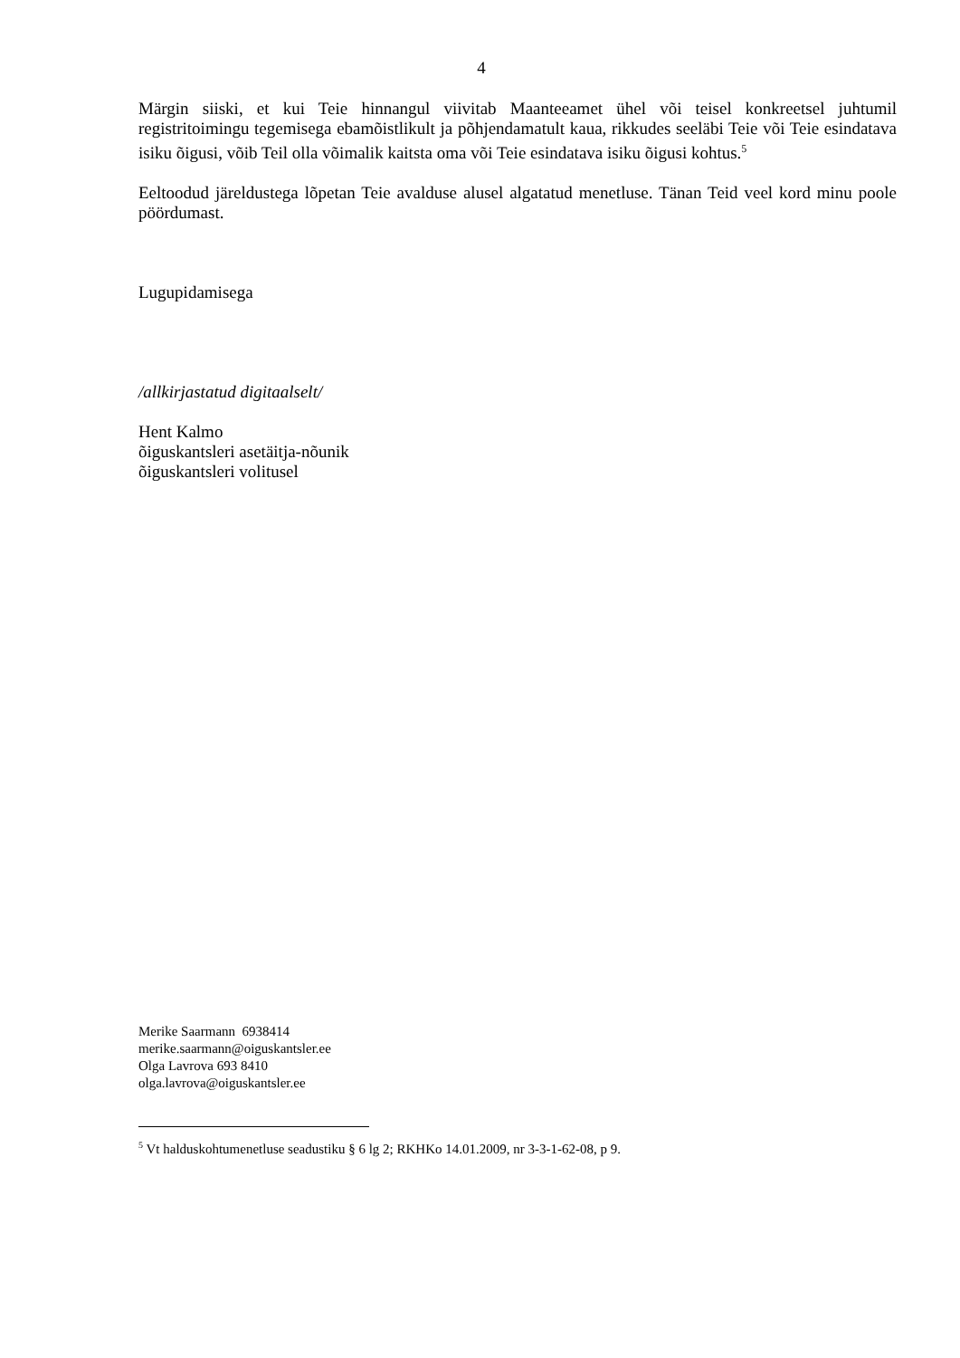4
Märgin siiski, et kui Teie hinnangul viivitab Maanteeamet ühel või teisel konkreetsel juhtumil registritoimingu tegemisega ebamõistlikult ja põhjendamatult kaua, rikkudes seeläbi Teie või Teie esindatava isiku õigusi, võib Teil olla võimalik kaitsta oma või Teie esindatava isiku õigusi kohtus.<sup>5</sup>
Eeltoodud järeldustega lõpetan Teie avalduse alusel algatatud menetluse. Tänan Teid veel kord minu poole pöördumast.
Lugupidamisega
/allkirjastatud digitaalselt/
Hent Kalmo
õiguskantsleri asetäitja-nõunik
õiguskantsleri volitusel
Merike Saarmann 6938414
merike.saarmann@oiguskantsler.ee
Olga Lavrova 693 8410
olga.lavrova@oiguskantsler.ee
<sup>5</sup> Vt halduskohtumenetluse seadustiku § 6 lg 2; RKHKo 14.01.2009, nr 3-3-1-62-08, p 9.